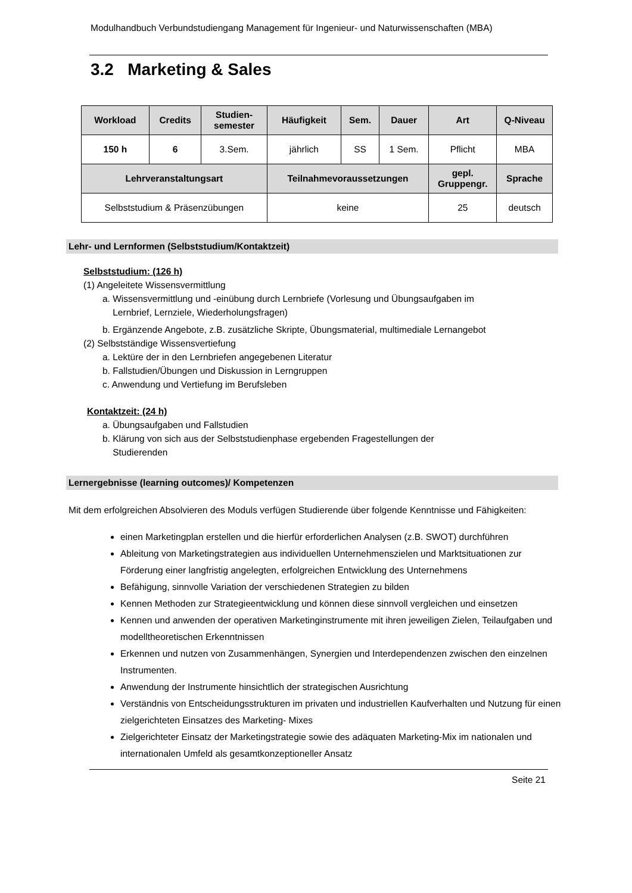Modulhandbuch Verbundstudiengang Management für Ingenieur- und Naturwissenschaften (MBA)
3.2 Marketing & Sales
| Workload | Credits | Studien- semester | Häufigkeit | Sem. | Dauer | Art | Q-Niveau |
| --- | --- | --- | --- | --- | --- | --- | --- |
| 150 h | 6 | 3.Sem. | jährlich | SS | 1 Sem. | Pflicht | MBA |
| Lehrveranstaltungsart | | | Teilnahmevoraussetzungen | | | gepl. Gruppengr. | Sprache |
| Selbststudium & Präsenzübungen | | | keine | | | 25 | deutsch |
Lehr- und Lernformen (Selbststudium/Kontaktzeit)
Selbststudium: (126 h)
(1) Angeleitete Wissensvermittlung
a. Wissensvermittlung und -einübung durch Lernbriefe (Vorlesung und Übungsaufgaben im
Lernbrief, Lernziele, Wiederholungsfragen)
b. Ergänzende Angebote, z.B. zusätzliche Skripte, Übungsmaterial, multimediale Lernangebot
(2) Selbstständige Wissensvertiefung
a. Lektüre der in den Lernbriefen angegebenen Literatur
b. Fallstudien/Übungen und Diskussion in Lerngruppen
c. Anwendung und Vertiefung im Berufsleben
Kontaktzeit: (24 h)
a. Übungsaufgaben und Fallstudien
b. Klärung von sich aus der Selbststudienphase ergebenden Fragestellungen der
Studierenden
Lernergebnisse (learning outcomes)/ Kompetenzen
Mit dem erfolgreichen Absolvieren des Moduls verfügen Studierende über folgende Kenntnisse und Fähigkeiten:
einen Marketingplan erstellen und die hierfür erforderlichen Analysen (z.B. SWOT) durchführen
Ableitung von Marketingstrategien aus individuellen Unternehmenszielen und Marktsituationen zur Förderung einer langfristig angelegten, erfolgreichen Entwicklung des Unternehmens
Befähigung, sinnvolle Variation der verschiedenen Strategien zu bilden
Kennen Methoden zur Strategieentwicklung und können diese sinnvoll vergleichen und einsetzen
Kennen und anwenden der operativen Marketinginstrumente mit ihren jeweiligen Zielen, Teilaufgaben und modelltheoretischen Erkenntnissen
Erkennen und nutzen von Zusammenhängen, Synergien und Interdependenzen zwischen den einzelnen Instrumenten.
Anwendung der Instrumente hinsichtlich der strategischen Ausrichtung
Verständnis von Entscheidungsstrukturen im privaten und industriellen Kaufverhalten und Nutzung für einen zielgerichteten Einsatzes des Marketing- Mixes
Zielgerichteter Einsatz der Marketingstrategie sowie des adäquaten Marketing-Mix im nationalen und internationalen Umfeld als gesamtkonzeptioneller Ansatz
Seite 21